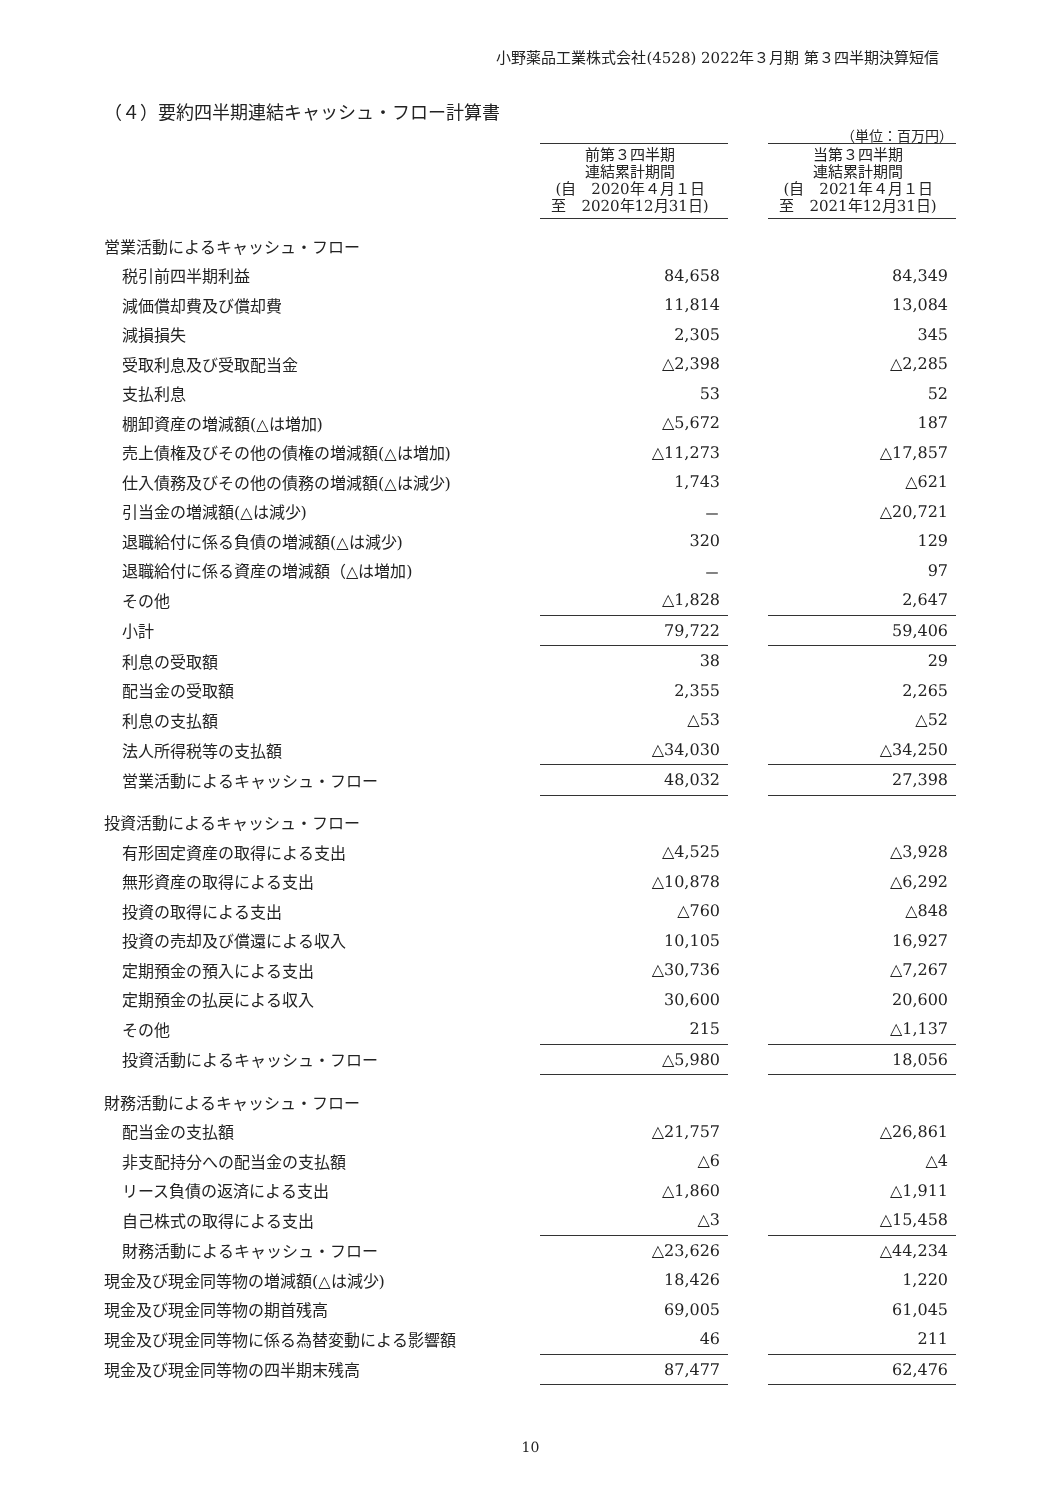小野薬品工業株式会社(4528) 2022年３月期 第３四半期決算短信
（４）要約四半期連結キャッシュ・フロー計算書
（単位：百万円）
| | 前第３四半期 連結累計期間 (自 2020年４月１日 至 2020年12月31日) | | 当第３四半期 連結累計期間 (自 2021年４月１日 至 2021年12月31日) |
| 営業活動によるキャッシュ・フロー | | | |
| 税引前四半期利益 | 84,658 | | 84,349 |
| 減価償却費及び償却費 | 11,814 | | 13,084 |
| 減損損失 | 2,305 | | 345 |
| 受取利息及び受取配当金 | △2,398 | | △2,285 |
| 支払利息 | 53 | | 52 |
| 棚卸資産の増減額(△は増加) | △5,672 | | 187 |
| 売上債権及びその他の債権の増減額(△は増加) | △11,273 | | △17,857 |
| 仕入債務及びその他の債務の増減額(△は減少) | 1,743 | | △621 |
| 引当金の増減額(△は減少) | － | | △20,721 |
| 退職給付に係る負債の増減額(△は減少) | 320 | | 129 |
| 退職給付に係る資産の増減額（△は増加) | － | | 97 |
| その他 | △1,828 | | 2,647 |
| 小計 | 79,722 | | 59,406 |
| 利息の受取額 | 38 | | 29 |
| 配当金の受取額 | 2,355 | | 2,265 |
| 利息の支払額 | △53 | | △52 |
| 法人所得税等の支払額 | △34,030 | | △34,250 |
| 営業活動によるキャッシュ・フロー | 48,032 | | 27,398 |
| 投資活動によるキャッシュ・フロー | | | |
| 有形固定資産の取得による支出 | △4,525 | | △3,928 |
| 無形資産の取得による支出 | △10,878 | | △6,292 |
| 投資の取得による支出 | △760 | | △848 |
| 投資の売却及び償還による収入 | 10,105 | | 16,927 |
| 定期預金の預入による支出 | △30,736 | | △7,267 |
| 定期預金の払戻による収入 | 30,600 | | 20,600 |
| その他 | 215 | | △1,137 |
| 投資活動によるキャッシュ・フロー | △5,980 | | 18,056 |
| 財務活動によるキャッシュ・フロー | | | |
| 配当金の支払額 | △21,757 | | △26,861 |
| 非支配持分への配当金の支払額 | △6 | | △4 |
| リース負債の返済による支出 | △1,860 | | △1,911 |
| 自己株式の取得による支出 | △3 | | △15,458 |
| 財務活動によるキャッシュ・フロー | △23,626 | | △44,234 |
| 現金及び現金同等物の増減額(△は減少) | 18,426 | | 1,220 |
| 現金及び現金同等物の期首残高 | 69,005 | | 61,045 |
| 現金及び現金同等物に係る為替変動による影響額 | 46 | | 211 |
| 現金及び現金同等物の四半期末残高 | 87,477 | | 62,476 |
10